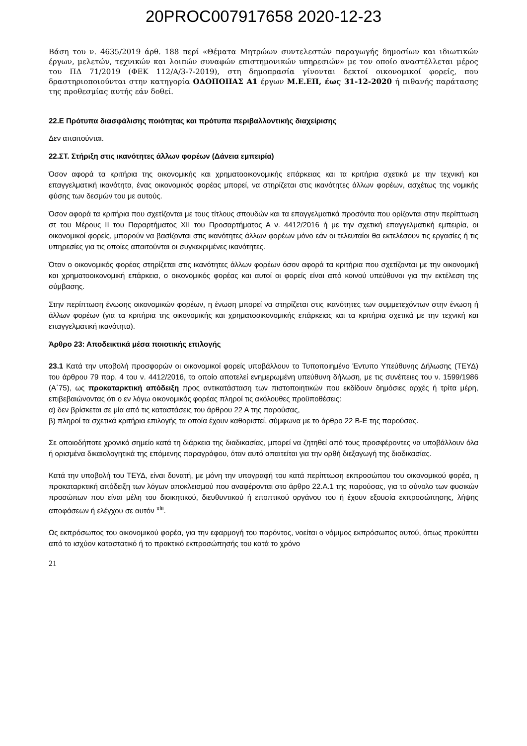20PROC007917658 2020-12-23
Βάση του ν. 4635/2019 άρθ. 188 περί «Θέματα Μητρώων συντελεστών παραγωγής δημοσίων και ιδιωτικών έργων, μελετών, τεχνικών και λοιπών συναφών επιστημονικών υπηρεσιών» με τον οποίο αναστέλλεται μέρος του ΠΔ 71/2019 (ΦΕΚ 112/Α/3-7-2019), στη δημοπρασία γίνονται δεκτοί οικονομικοί φορείς, που δραστηριοποιούνται στην κατηγορία ΟΔΟΠΟΙΙΑΣ Α1 έργων Μ.Ε.ΕΠ, έως 31-12-2020 ή πιθανής παράτασης της προθεσμίας αυτής εάν δοθεί.
22.Ε Πρότυπα διασφάλισης ποιότητας και πρότυπα περιβαλλοντικής διαχείρισης
Δεν απαιτούνται.
22.ΣΤ. Στήριξη στις ικανότητες άλλων φορέων (Δάνεια εμπειρία)
Όσον αφορά τα κριτήρια της οικονομικής και χρηματοοικονομικής επάρκειας και τα κριτήρια σχετικά με την τεχνική και επαγγελματική ικανότητα, ένας οικονομικός φορέας μπορεί, να στηρίζεται στις ικανότητες άλλων φορέων, ασχέτως της νομικής φύσης των δεσμών του με αυτούς.
Όσον αφορά τα κριτήρια που σχετίζονται με τους τίτλους σπουδών και τα επαγγελματικά προσόντα που ορίζονται στην περίπτωση στ του Μέρους ΙΙ του Παραρτήματος XII του Προσαρτήματος Α ν. 4412/2016 ή με την σχετική επαγγελματική εμπειρία, οι οικονομικοί φορείς, μπορούν να βασίζονται στις ικανότητες άλλων φορέων μόνο εάν οι τελευταίοι θα εκτελέσουν τις εργασίες ή τις υπηρεσίες για τις οποίες απαιτούνται οι συγκεκριμένες ικανότητες.
Όταν ο οικονομικός φορέας στηρίζεται στις ικανότητες άλλων φορέων όσον αφορά τα κριτήρια που σχετίζονται με την οικονομική και χρηματοοικονομική επάρκεια, ο οικονομικός φορέας και αυτοί οι φορείς είναι από κοινού υπεύθυνοι για την εκτέλεση της σύμβασης.
Στην περίπτωση ένωσης οικονομικών φορέων, η ένωση μπορεί να στηρίζεται στις ικανότητες των συμμετεχόντων στην ένωση ή άλλων φορέων (για τα κριτήρια της οικονομικής και χρηματοοικονομικής επάρκειας και τα κριτήρια σχετικά με την τεχνική και επαγγελματική ικανότητα).
Άρθρο 23: Αποδεικτικά μέσα ποιοτικής επιλογής
23.1 Κατά την υποβολή προσφορών οι οικονομικοί φορείς υποβάλλουν το Τυποποιημένο Έντυπο Υπεύθυνης Δήλωσης (ΤΕΥΔ) του άρθρου 79 παρ. 4 του ν. 4412/2016, το οποίο αποτελεί ενημερωμένη υπεύθυνη δήλωση, με τις συνέπειες του ν. 1599/1986 (Α΄75), ως προκαταρκτική απόδειξη προς αντικατάσταση των πιστοποιητικών που εκδίδουν δημόσιες αρχές ή τρίτα μέρη, επιβεβαιώνοντας ότι ο εν λόγω οικονομικός φορέας πληροί τις ακόλουθες προϋποθέσεις:
α) δεν βρίσκεται σε μία από τις καταστάσεις του άρθρου 22 Α της παρούσας,
β) πληροί τα σχετικά κριτήρια επιλογής τα οποία έχουν καθοριστεί, σύμφωνα με το άρθρο 22 Β-Ε της παρούσας.
Σε οποιοδήποτε χρονικό σημείο κατά τη διάρκεια της διαδικασίας, μπορεί να ζητηθεί από τους προσφέροντες να υποβάλλουν όλα ή ορισμένα δικαιολογητικά της επόμενης παραγράφου, όταν αυτό απαιτείται για την ορθή διεξαγωγή της διαδικασίας.
Κατά την υποβολή του ΤΕΥΔ, είναι δυνατή, με μόνη την υπογραφή του κατά περίπτωση εκπροσώπου του οικονομικού φορέα, η προκαταρκτική απόδειξη των λόγων αποκλεισμού που αναφέρονται στο άρθρο 22.Α.1 της παρούσας, για το σύνολο των φυσικών προσώπων που είναι μέλη του διοικητικού, διευθυντικού ή εποπτικού οργάνου του ή έχουν εξουσία εκπροσώπησης, λήψης αποφάσεων ή ελέγχου σε αυτόν <sup>xlii</sup>.
Ως εκπρόσωπος του οικονομικού φορέα, για την εφαρμογή του παρόντος, νοείται ο νόμιμος εκπρόσωπος αυτού, όπως προκύπτει από το ισχύον καταστατικό ή το πρακτικό εκπροσώπησής του κατά το χρόνο
21